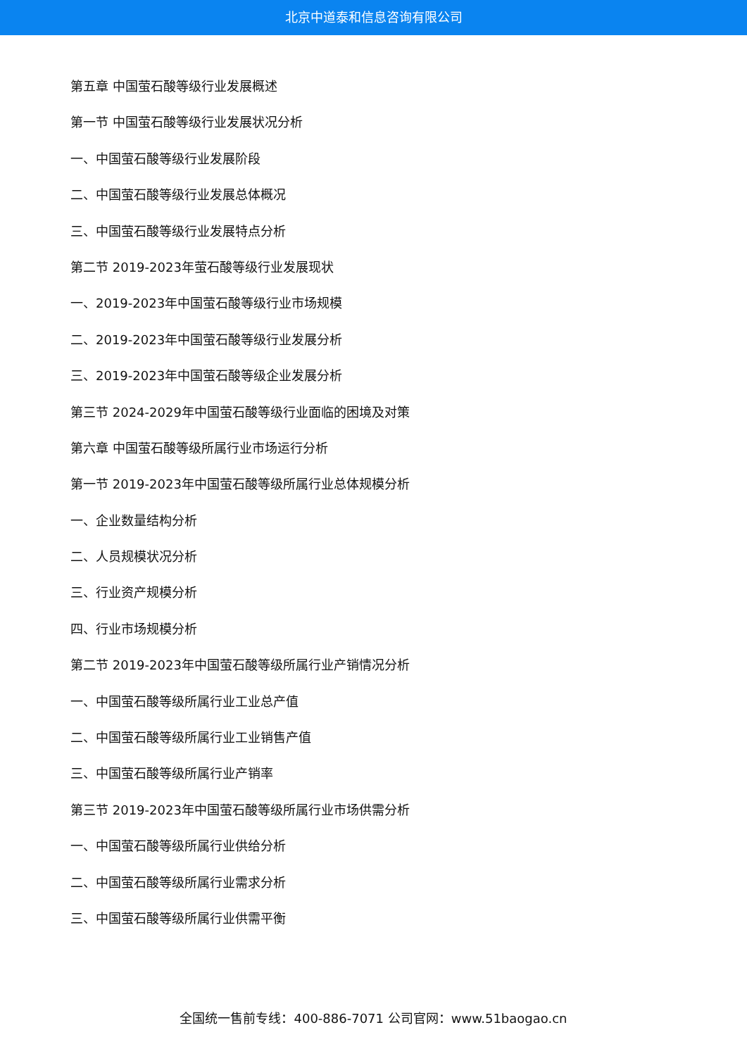北京中道泰和信息咨询有限公司
第五章 中国萤石酸等级行业发展概述
第一节 中国萤石酸等级行业发展状况分析
一、中国萤石酸等级行业发展阶段
二、中国萤石酸等级行业发展总体概况
三、中国萤石酸等级行业发展特点分析
第二节 2019-2023年萤石酸等级行业发展现状
一、2019-2023年中国萤石酸等级行业市场规模
二、2019-2023年中国萤石酸等级行业发展分析
三、2019-2023年中国萤石酸等级企业发展分析
第三节 2024-2029年中国萤石酸等级行业面临的困境及对策
第六章 中国萤石酸等级所属行业市场运行分析
第一节 2019-2023年中国萤石酸等级所属行业总体规模分析
一、企业数量结构分析
二、人员规模状况分析
三、行业资产规模分析
四、行业市场规模分析
第二节 2019-2023年中国萤石酸等级所属行业产销情况分析
一、中国萤石酸等级所属行业工业总产值
二、中国萤石酸等级所属行业工业销售产值
三、中国萤石酸等级所属行业产销率
第三节 2019-2023年中国萤石酸等级所属行业市场供需分析
一、中国萤石酸等级所属行业供给分析
二、中国萤石酸等级所属行业需求分析
三、中国萤石酸等级所属行业供需平衡
全国统一售前专线：400-886-7071 公司官网：www.51baogao.cn